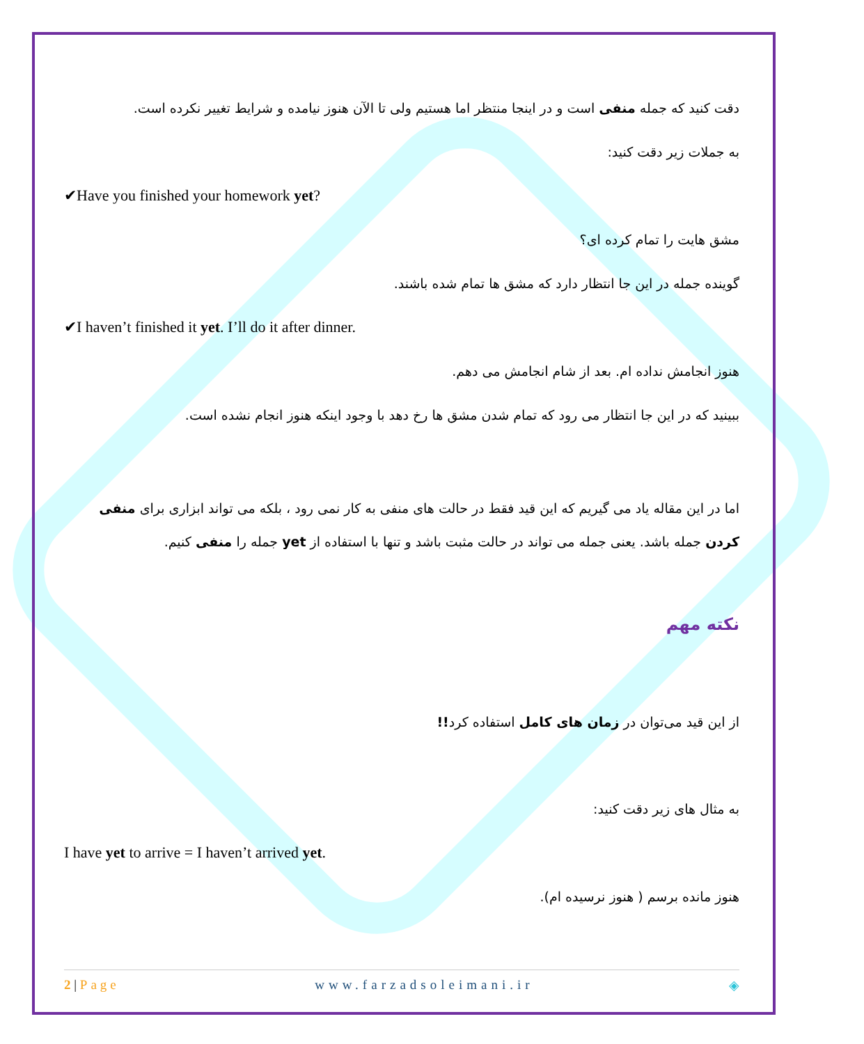دقت کنید که جمله منفی است و در اینجا منتظر اما هستیم ولی تا الآن هنوز نیامده و شرایط تغییر نکرده است.
به جملات زیر دقت کنید:
✔Have you finished your homework yet?
مشق هایت را تمام کرده ای؟
گوینده جمله در این جا انتظار دارد که مشق ها تمام شده باشند.
✔I haven’t finished it yet. I’ll do it after dinner.
هنوز انجامش نداده ام. بعد از شام انجامش می دهم.
ببینید که در این جا انتظار می رود که تمام شدن مشق ها رخ دهد با وجود اینکه هنوز انجام نشده است.
اما در این مقاله یاد می گیریم که این قید فقط در حالت های منفی به کار نمی رود ، بلکه می تواند ابزاری برای منفی کردن جمله باشد. یعنی جمله می تواند در حالت مثبت باشد و تنها با استفاده از yet جمله را منفی کنیم.
نکته مهم
از این قید می‌توان در زمان های کامل استفاده کرد!!
به مثال های زیر دقت کنید:
I have yet to arrive = I haven’t arrived yet.
هنوز مانده برسم ( هنوز نرسیده ام).
2 | Page www.farzadsoleimani.ir ◈